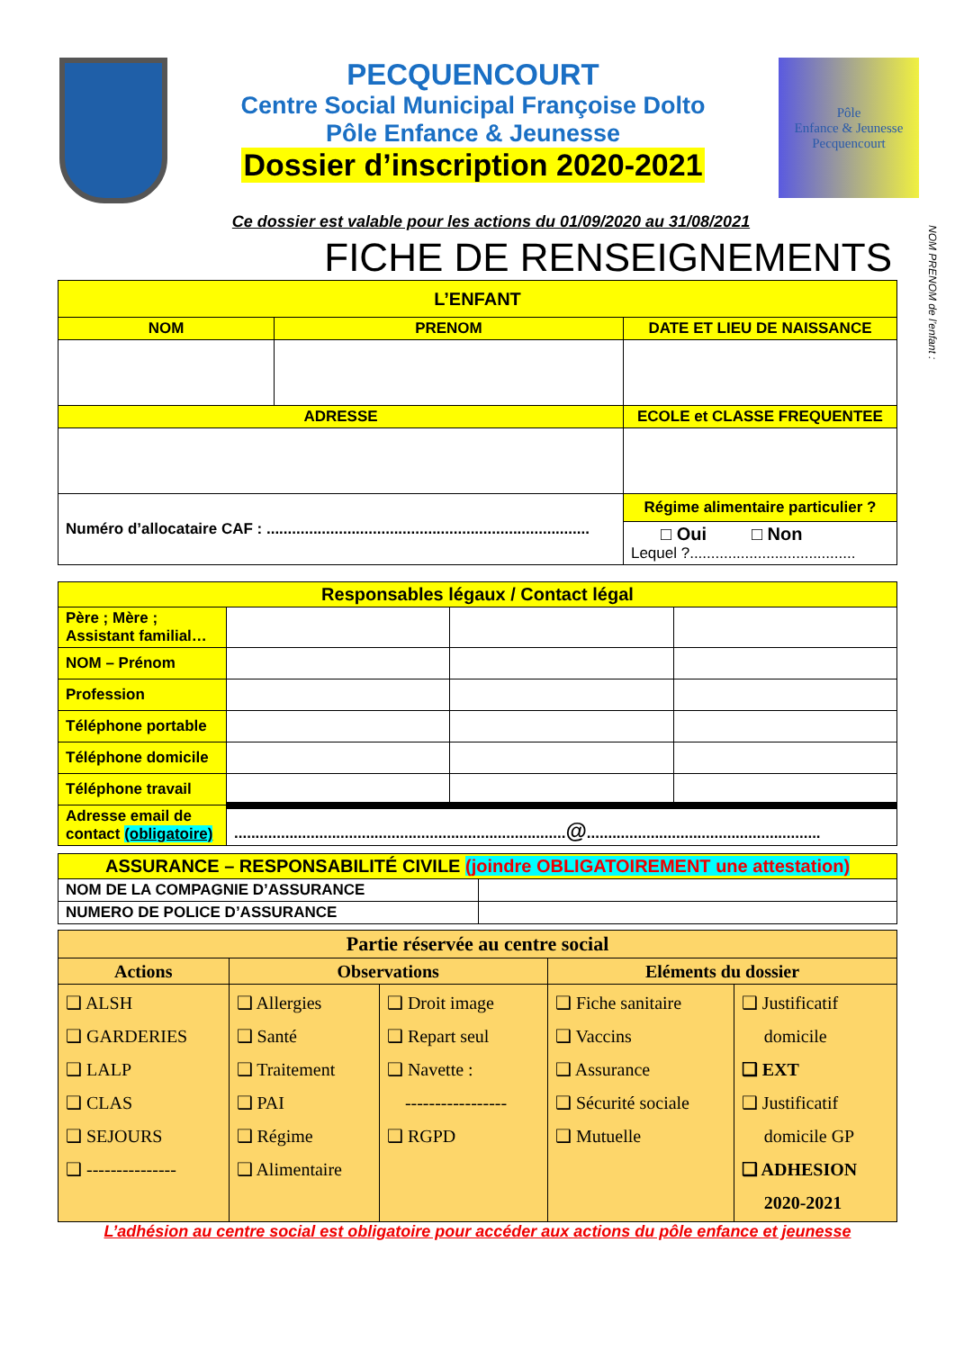PECQUENCOURT
Centre Social Municipal Françoise Dolto
Pôle Enfance & Jeunesse
Dossier d’inscription 2020-2021
Pôle
Enfance & Jeunesse
Pecquencourt
Ce dossier est valable pour les actions du 01/09/2020 au 31/08/2021
FICHE DE RENSEIGNEMENTS
NOM PRENOM de l’enfant :
| L’ENFANT | | |
| --- | --- | --- |
| NOM | PRENOM | DATE ET LIEU DE NAISSANCE |
| ADRESSE | | ECOLE et CLASSE FREQUENTEE |
| Numéro d’allocataire CAF : ............................................................................ | | Régime alimentaire particulier ? |
| | | □ Oui □ Non Lequel ?....................................... |
| Responsables légaux / Contact légal | | | |
| --- | --- | --- | --- |
| Père ; Mère ; Assistant familial… | | | |
| NOM – Prénom | | | |
| Profession | | | |
| Téléphone portable | | | |
| Téléphone domicile | | | |
| Téléphone travail | | | |
| Adresse email de contact (obligatoire) | .............................................................................. @ ....................................................... | | |
| ASSURANCE – RESPONSABILITÉ CIVILE (joindre OBLIGATOIREMENT une attestation) | |
| --- | --- |
| NOM DE LA COMPAGNIE D’ASSURANCE | |
| NUMERO DE POLICE D’ASSURANCE | |
| Partie réservée au centre social | | | | |
| Actions | Observations | | Eléments du dossier | |
| ❑ ALSH ❑ GARDERIES ❑ LALP ❑ CLAS ❑ SEJOURS ❑ --------------- | ❑ Allergies ❑ Santé ❑ Traitement ❑ PAI ❑ Régime ❑ Alimentaire | ❑ Droit image ❑ Repart seul ❑ Navette : ----------------- ❑ RGPD | ❑ Fiche sanitaire ❑ Vaccins ❑ Assurance ❑ Sécurité sociale ❑ Mutuelle | ❑ Justificatif domicile ❑ EXT ❑ Justificatif domicile GP ❑ ADHESION 2020-2021 |
L’adhésion au centre social est obligatoire pour accéder aux actions du pôle enfance et jeunesse